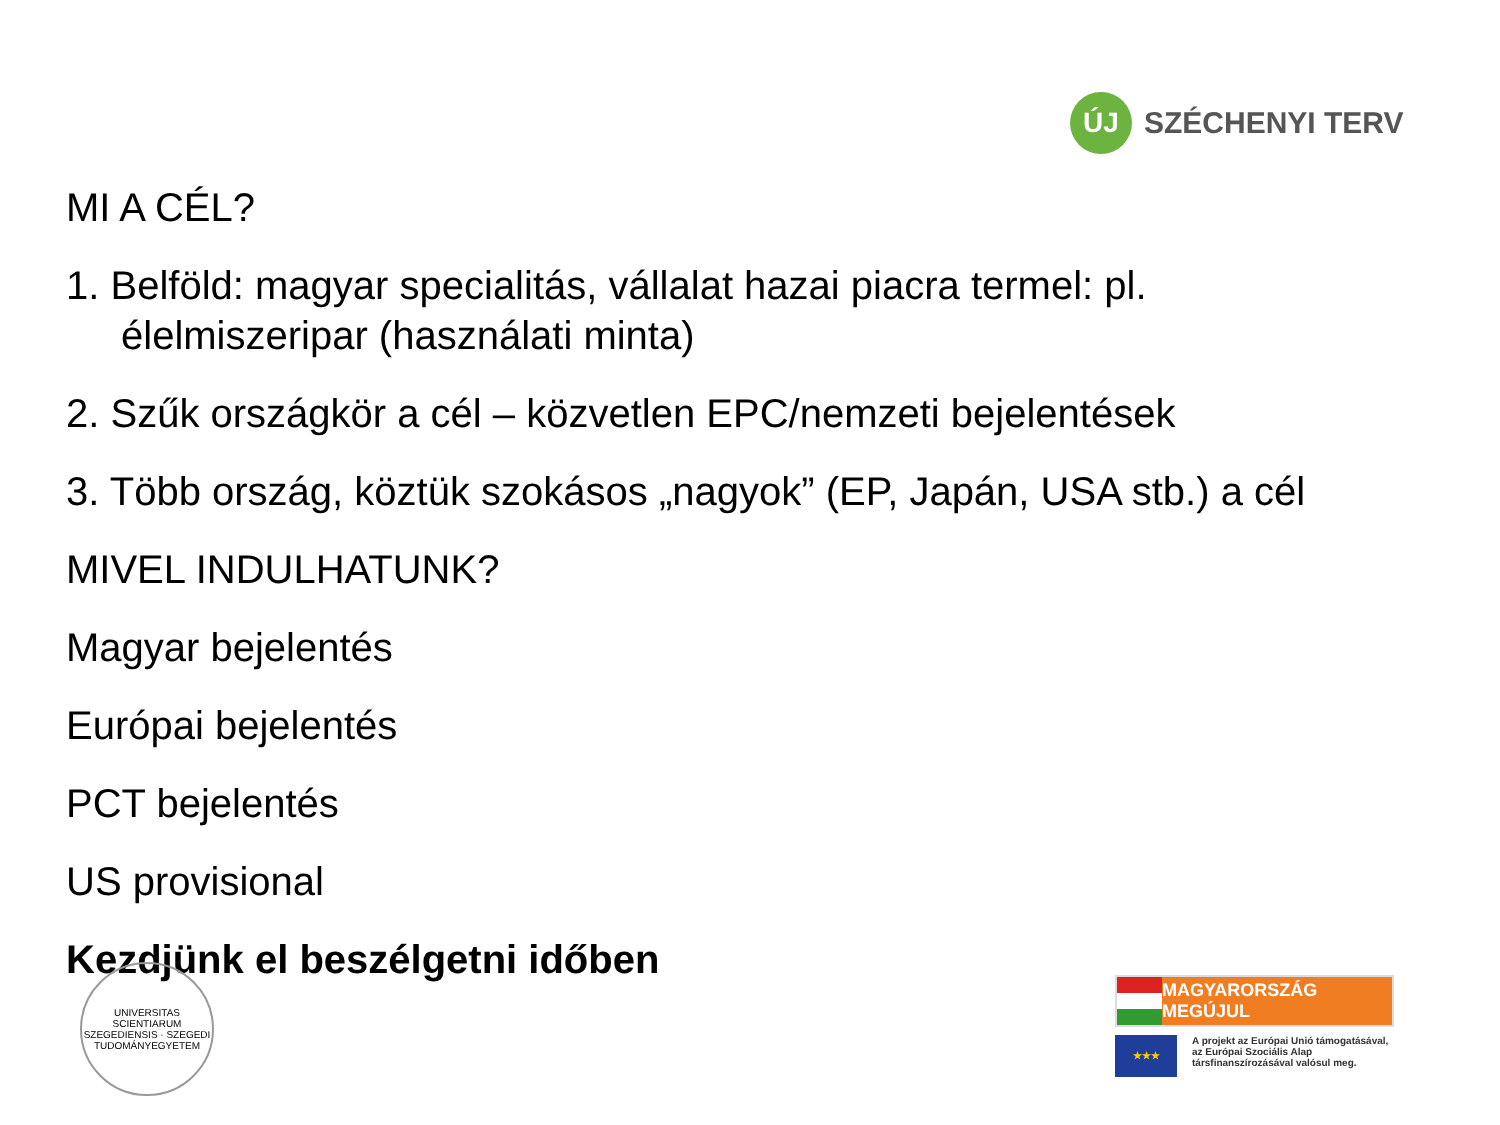ÚJ
SZÉCHENYI TERV
MI A CÉL?
1. Belföld: magyar specialitás, vállalat hazai piacra termel: pl.
élelmiszeripar (használati minta)
2. Szűk országkör a cél – közvetlen EPC/nemzeti bejelentések
3. Több ország, köztük szokásos „nagyok” (EP, Japán, USA stb.) a cél
MIVEL INDULHATUNK?
Magyar bejelentés
Európai bejelentés
PCT bejelentés
US provisional
Kezdjünk el beszélgetni időben
UNIVERSITAS SCIENTIARUM SZEGEDIENSIS · SZEGEDI TUDOMÁNYEGYETEM
MAGYARORSZÁG MEGÚJUL
★★★
A projekt az Európai Unió támogatásával,
az Európai Szociális Alap
társfinanszírozásával valósul meg.